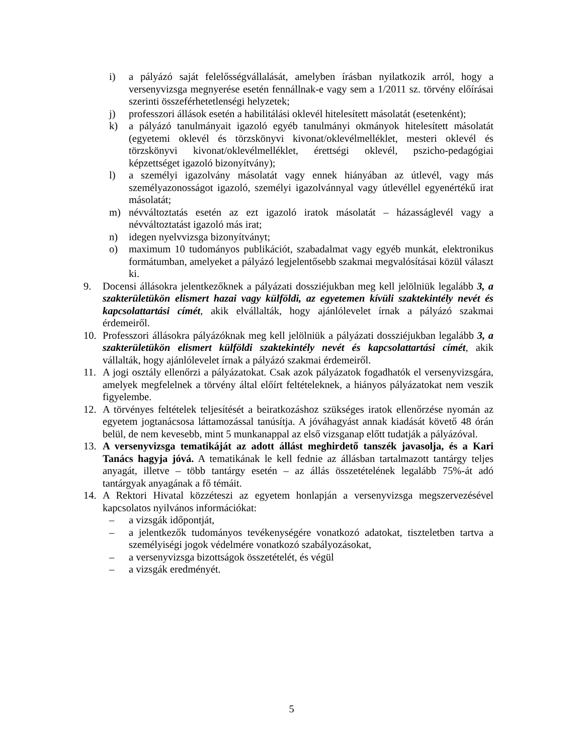i) a pályázó saját felelősségvállalását, amelyben írásban nyilatkozik arról, hogy a versenyvizsga megnyerése esetén fennállnak-e vagy sem a 1/2011 sz. törvény előírásai szerinti összeférhetetlenségi helyzetek;
j) professzori állások esetén a habilitálási oklevél hitelesített másolatát (esetenként);
k) a pályázó tanulmányait igazoló egyéb tanulmányi okmányok hitelesített másolatát (egyetemi oklevél és törzskönyvi kivonat/oklevélmelléklet, mesteri oklevél és törzskönyvi kivonat/oklevélmelléklet, érettségi oklevél, pszicho-pedagógiai képzettséget igazoló bizonyítvány);
l) a személyi igazolvány másolatát vagy ennek hiányában az útlevél, vagy más személyazonosságot igazoló, személyi igazolvánnyal vagy útlevéllel egyenértékű irat másolatát;
m) névváltoztatás esetén az ezt igazoló iratok másolatát – házasságlevél vagy a névváltoztatást igazoló más irat;
n) idegen nyelvvizsga bizonyítványt;
o) maximum 10 tudományos publikációt, szabadalmat vagy egyéb munkát, elektronikus formátumban, amelyeket a pályázó legjelentősebb szakmai megvalósításai közül választ ki.
9. Docensi állásokra jelentkezőknek a pályázati dossziéjukban meg kell jelölniük legalább 3, a szakterületükön elismert hazai vagy külföldi, az egyetemen kívüli szaktekintély nevét és kapcsolattartási címét, akik elvállalták, hogy ajánlólevelet írnak a pályázó szakmai érdemeiről.
10. Professzori állásokra pályázóknak meg kell jelölniük a pályázati dossziéjukban legalább 3, a szakterületükön elismert külföldi szaktekintély nevét és kapcsolattartási címét, akik vállalták, hogy ajánlólevelet írnak a pályázó szakmai érdemeiről.
11. A jogi osztály ellenőrzi a pályázatokat. Csak azok pályázatok fogadhatók el versenyvizsgára, amelyek megfelelnek a törvény által előírt feltételeknek, a hiányos pályázatokat nem veszik figyelembe.
12. A törvényes feltételek teljesítését a beiratkozáshoz szükséges iratok ellenőrzése nyomán az egyetem jogtanácsosa láttamozással tanúsítja. A jóváhagyást annak kiadását követő 48 órán belül, de nem kevesebb, mint 5 munkanappal az első vizsganap előtt tudatják a pályázóval.
13. A versenyvizsga tematikáját az adott állást meghirdető tanszék javasolja, és a Kari Tanács hagyja jóvá. A tematikának le kell fednie az állásban tartalmazott tantárgy teljes anyagát, illetve – több tantárgy esetén – az állás összetételének legalább 75%-át adó tantárgyak anyagának a fő témáit.
14. A Rektori Hivatal közzéteszi az egyetem honlapján a versenyvizsga megszervezésével kapcsolatos nyilvános információkat:
– a vizsgák időpontját,
– a jelentkezők tudományos tevékenységére vonatkozó adatokat, tiszteletben tartva a személyiségi jogok védelmére vonatkozó szabályozásokat,
– a versenyvizsga bizottságok összetételét, és végül
– a vizsgák eredményét.
5